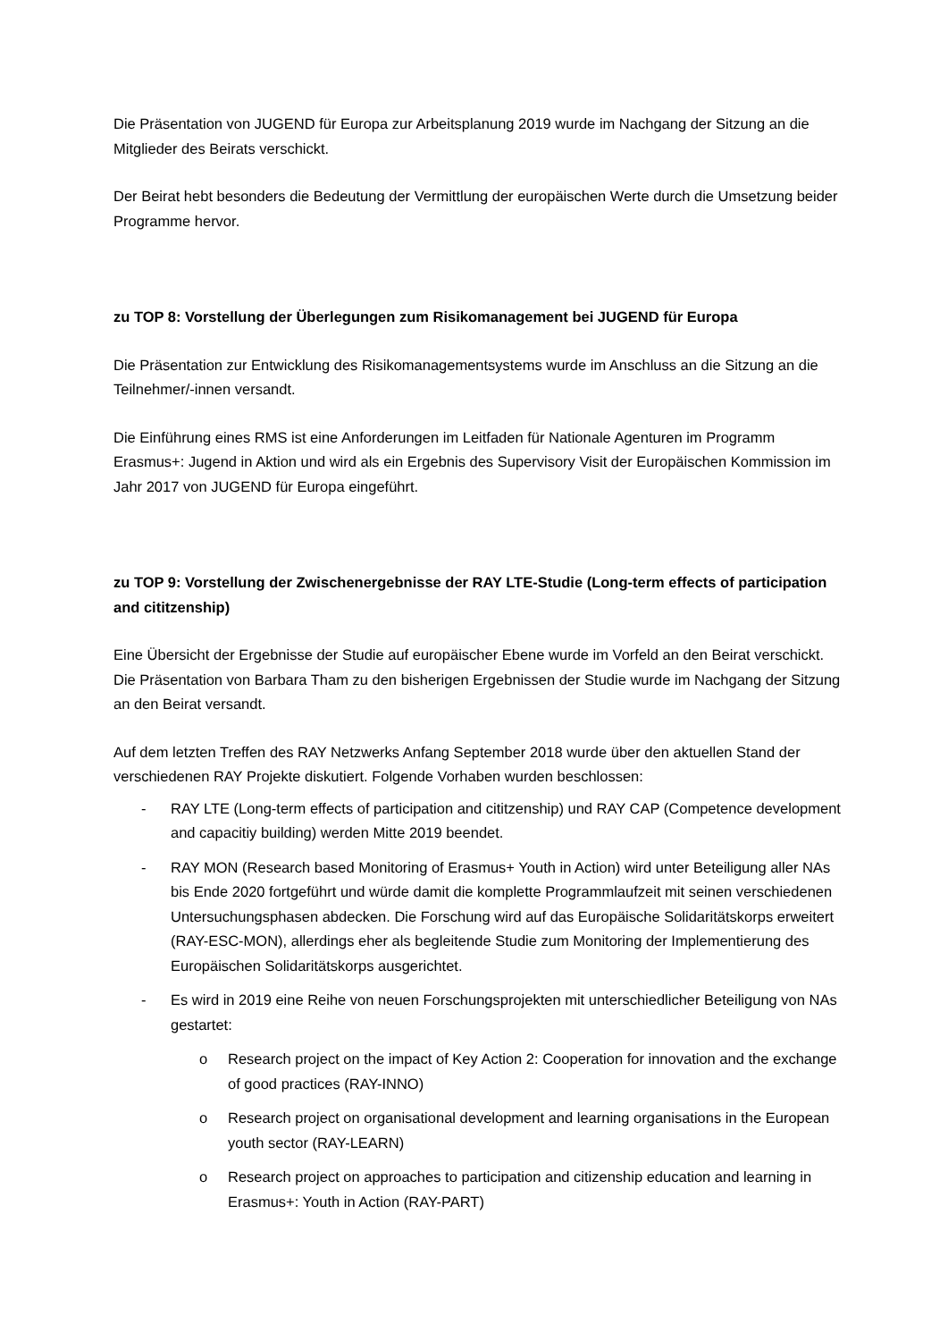Die Präsentation von JUGEND für Europa zur Arbeitsplanung 2019 wurde im Nachgang der Sitzung an die Mitglieder des Beirats verschickt.
Der Beirat hebt besonders die Bedeutung der Vermittlung der europäischen Werte durch die Umsetzung beider Programme hervor.
zu TOP 8: Vorstellung der Überlegungen zum Risikomanagement bei JUGEND für Europa
Die Präsentation zur Entwicklung des Risikomanagementsystems wurde im Anschluss an die Sitzung an die Teilnehmer/-innen versandt.
Die Einführung eines RMS ist eine Anforderungen im Leitfaden für Nationale Agenturen im Programm Erasmus+: Jugend in Aktion und wird als ein Ergebnis des Supervisory Visit der Europäischen Kommission im Jahr 2017 von JUGEND für Europa eingeführt.
zu TOP 9: Vorstellung der Zwischenergebnisse der RAY LTE-Studie (Long-term effects of participation and cititzenship)
Eine Übersicht der Ergebnisse der Studie auf europäischer Ebene wurde im Vorfeld an den Beirat verschickt. Die Präsentation von Barbara Tham zu den bisherigen Ergebnissen der Studie wurde im Nachgang der Sitzung an den Beirat versandt.
Auf dem letzten Treffen des RAY Netzwerks Anfang September 2018 wurde über den aktuellen Stand der verschiedenen RAY Projekte diskutiert. Folgende Vorhaben wurden beschlossen:
- RAY LTE (Long-term effects of participation and cititzenship) und RAY CAP (Competence development and capacitiy building) werden Mitte 2019 beendet.
- RAY MON (Research based Monitoring of Erasmus+ Youth in Action) wird unter Beteiligung aller NAs bis Ende 2020 fortgeführt und würde damit die komplette Programmlaufzeit mit seinen verschiedenen Untersuchungsphasen abdecken. Die Forschung wird auf das Europäische Solidaritätskorps erweitert (RAY-ESC-MON), allerdings eher als begleitende Studie zum Monitoring der Implementierung des Europäischen Solidaritätskorps ausgerichtet.
- Es wird in 2019 eine Reihe von neuen Forschungsprojekten mit unterschiedlicher Beteiligung von NAs gestartet:
o Research project on the impact of Key Action 2: Cooperation for innovation and the exchange of good practices (RAY-INNO)
o Research project on organisational development and learning organisations in the European youth sector (RAY-LEARN)
o Research project on approaches to participation and citizenship education and learning in Erasmus+: Youth in Action (RAY-PART)